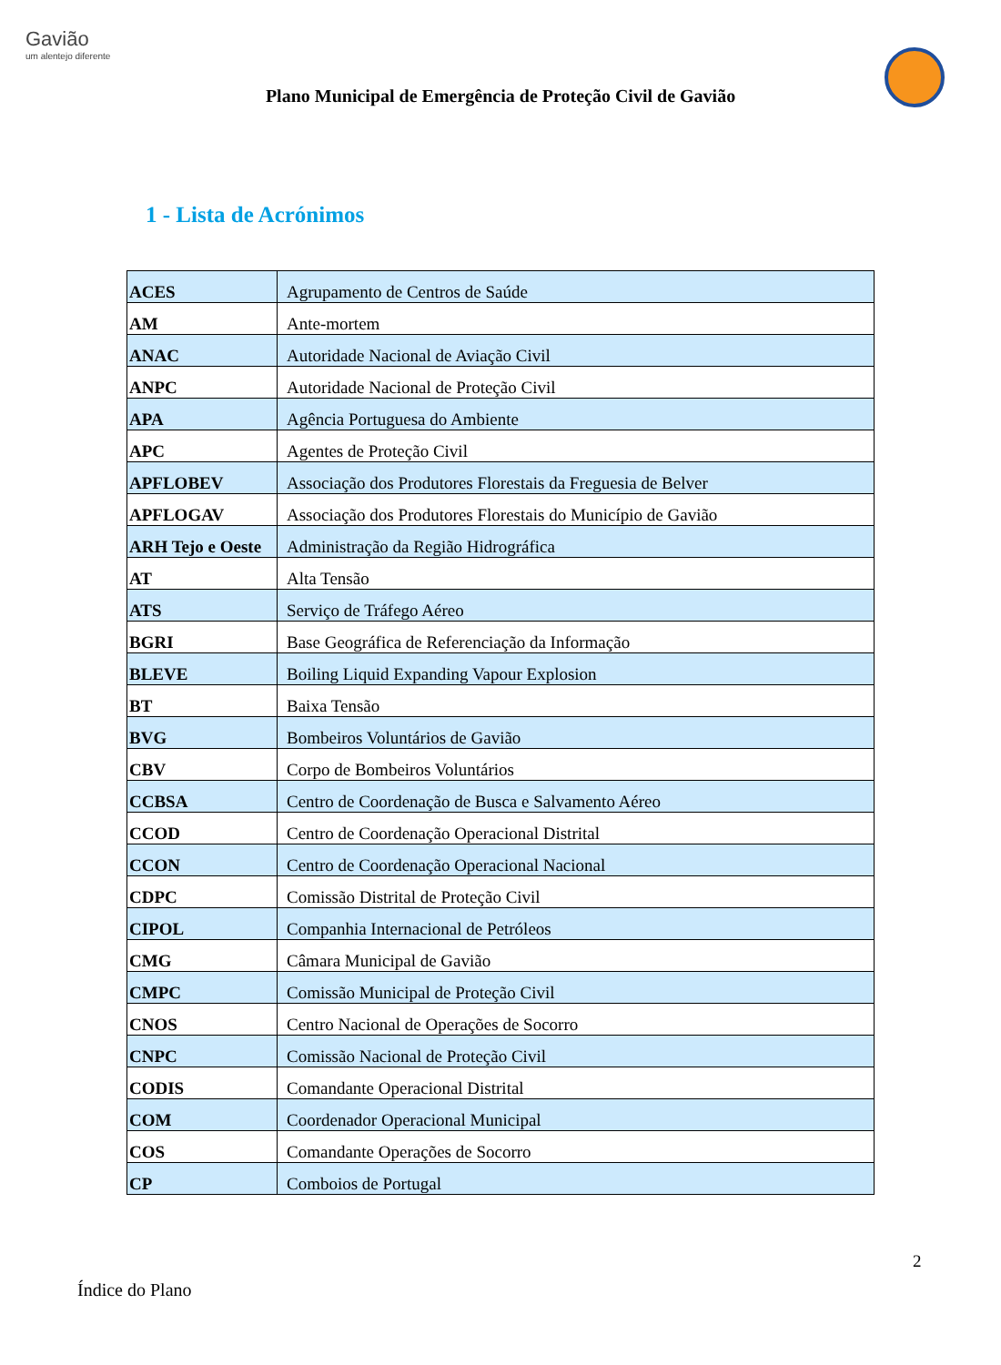Gavião
um alentejo diferente
Plano Municipal de Emergência de Proteção Civil de Gavião
1 - Lista de Acrónimos
| ACES | Agrupamento de Centros de Saúde |
| AM | Ante-mortem |
| ANAC | Autoridade Nacional de Aviação Civil |
| ANPC | Autoridade Nacional de Proteção Civil |
| APA | Agência Portuguesa do Ambiente |
| APC | Agentes de Proteção Civil |
| APFLOBEV | Associação dos Produtores Florestais da Freguesia de Belver |
| APFLOGAV | Associação dos Produtores Florestais do Município de Gavião |
| ARH Tejo e Oeste | Administração da Região Hidrográfica |
| AT | Alta Tensão |
| ATS | Serviço de Tráfego Aéreo |
| BGRI | Base Geográfica de Referenciação da Informação |
| BLEVE | Boiling Liquid Expanding Vapour Explosion |
| BT | Baixa Tensão |
| BVG | Bombeiros Voluntários de Gavião |
| CBV | Corpo de Bombeiros Voluntários |
| CCBSA | Centro de Coordenação de Busca e Salvamento Aéreo |
| CCOD | Centro de Coordenação Operacional Distrital |
| CCON | Centro de Coordenação Operacional Nacional |
| CDPC | Comissão Distrital de Proteção Civil |
| CIPOL | Companhia Internacional de Petróleos |
| CMG | Câmara Municipal de Gavião |
| CMPC | Comissão Municipal de Proteção Civil |
| CNOS | Centro Nacional de Operações de Socorro |
| CNPC | Comissão Nacional de Proteção Civil |
| CODIS | Comandante Operacional Distrital |
| COM | Coordenador Operacional Municipal |
| COS | Comandante Operações de Socorro |
| CP | Comboios de Portugal |
2
Índice do Plano